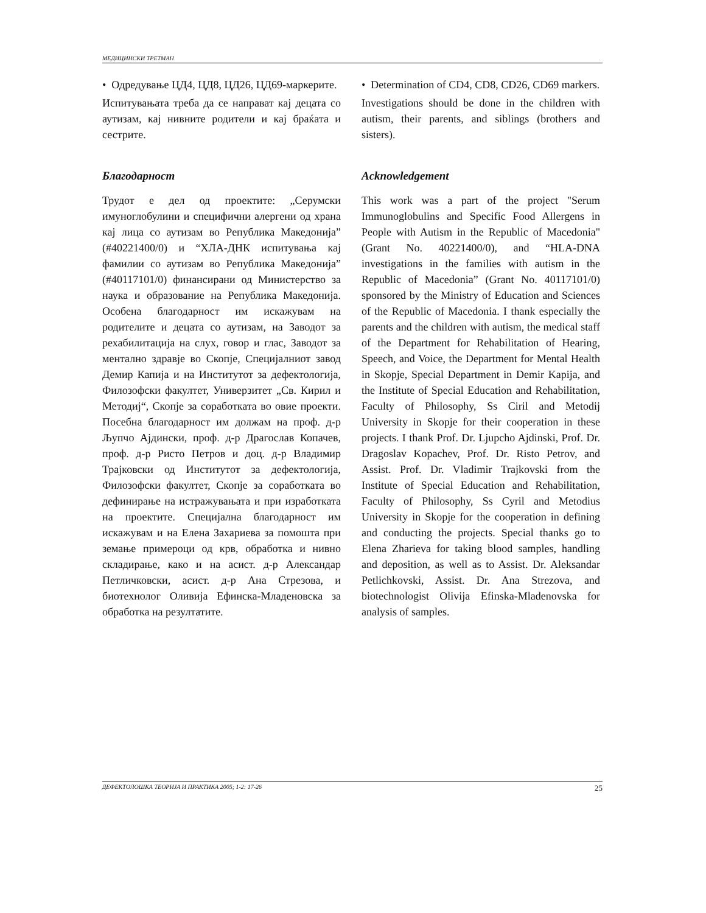МЕДИЦИНСКИ ТРЕТМАН
• Одредување ЦД4, ЦД8, ЦД26, ЦД69-маркерите.
Испитувањата треба да се направат кај децата со аутизам, кај нивните родители и кај браќата и сестрите.
Благодарност
Трудот е дел од проектите: „Серумски имуноглобулини и специфични алергени од храна кај лица со аутизам во Република Македонија” (#40221400/0) и “ХЛА-ДНК испитувања кај фамилии со аутизам во Република Македонија” (#40117101/0) финансирани од Министерство за наука и образование на Република Македонија. Особена благодарност им искажувам на родителите и децата со аутизам, на Заводот за рехабилитација на слух, говор и глас, Заводот за ментално здравје во Скопје, Специјалниот завод Демир Капија и на Институтот за дефектологија, Филозофски факултет, Универзитет „Св. Кирил и Методиј“, Скопје за соработката во овие проекти. Посебна благодарност им должам на проф. д-р Љупчо Ајдински, проф. д-р Драгослав Копачев, проф. д-р Ристо Петров и доц. д-р Владимир Трајковски од Институтот за дефектологија, Филозофски факултет, Скопје за соработката во дефинирање на истражувањата и при изработката на проектите. Специјална благодарност им искажувам и на Елена Захариева за помошта при земање примероци од крв, обработка и нивно складирање, како и на асист. д-р Александар Петличковски, асист. д-р Ана Стрезова, и биотехнолог Оливија Ефинска-Младеновска за обработка на резултатите.
• Determination of CD4, CD8, CD26, CD69 markers.
Investigations should be done in the children with autism, their parents, and siblings (brothers and sisters).
Acknowledgement
This work was a part of the project "Serum Immunoglobulins and Specific Food Allergens in People with Autism in the Republic of Macedonia" (Grant No. 40221400/0), and “HLA-DNA investigations in the families with autism in the Republic of Macedonia” (Grant No. 40117101/0) sponsored by the Ministry of Education and Sciences of the Republic of Macedonia. I thank especially the parents and the children with autism, the medical staff of the Department for Rehabilitation of Hearing, Speech, and Voice, the Department for Mental Health in Skopje, Special Department in Demir Kapija, and the Institute of Special Education and Rehabilitation, Faculty of Philosophy, Ss Ciril and Metodij University in Skopje for their cooperation in these projects. I thank Prof. Dr. Ljupcho Ajdinski, Prof. Dr. Dragoslav Kopachev, Prof. Dr. Risto Petrov, and Assist. Prof. Dr. Vladimir Trajkovski from the Institute of Special Education and Rehabilitation, Faculty of Philosophy, Ss Cyril and Metodius University in Skopje for the cooperation in defining and conducting the projects. Special thanks go to Elena Zharieva for taking blood samples, handling and deposition, as well as to Assist. Dr. Aleksandar Petlichkovski, Assist. Dr. Ana Strezova, and biotechnologist Olivija Efinska-Mladenovska for analysis of samples.
ДЕФЕКТОЛОШКА ТЕОРИЈА И ПРАКТИКА 2005; 1-2: 17-26 25